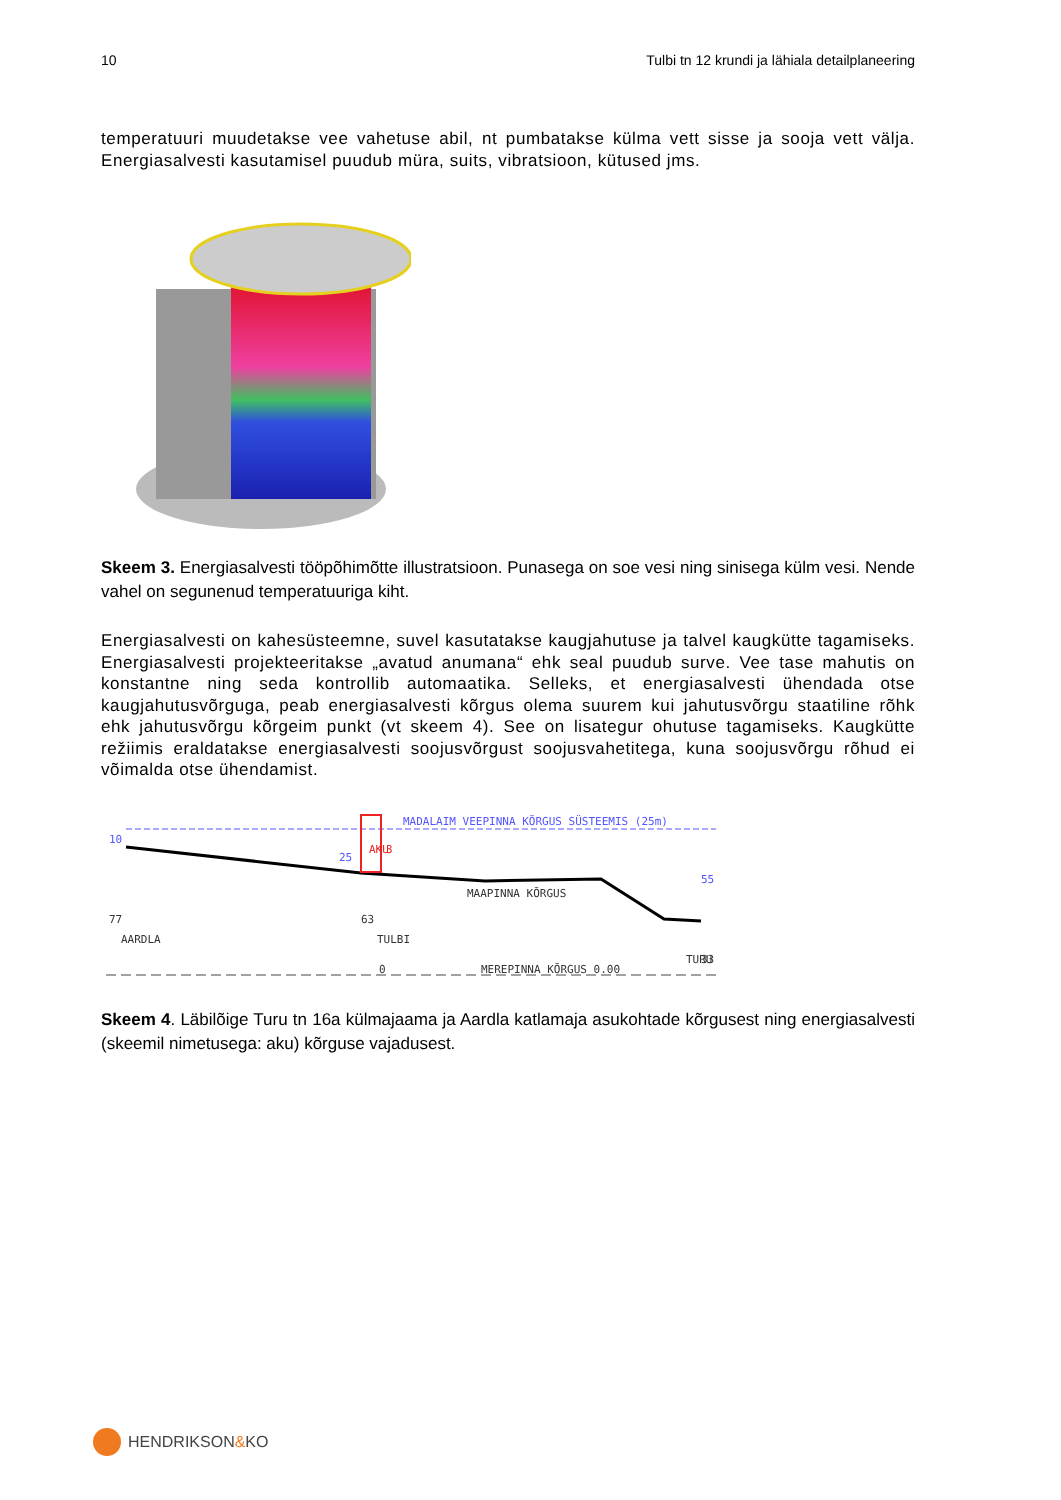10 Tulbi tn 12 krundi ja lähiala detailplaneering
temperatuuri muudetakse vee vahetuse abil, nt pumbatakse külma vett sisse ja sooja vett välja. Energiasalvesti kasutamisel puudub müra, suits, vibratsioon, kütused jms.
Skeem 3. Energiasalvesti tööpõhimõtte illustratsioon. Punasega on soe vesi ning sinisega külm vesi. Nende vahel on segunenud temperatuuriga kiht.
Energiasalvesti on kahesüsteemne, suvel kasutatakse kaugjahutuse ja talvel kaugkütte tagamiseks. Energiasalvesti projekteeritakse „avatud anumana“ ehk seal puudub surve. Vee tase mahutis on konstantne ning seda kontrollib automaatika. Selleks, et energiasalvesti ühendada otse kaugjahutusvõrguga, peab energiasalvesti kõrgus olema suurem kui jahutusvõrgu staatiline rõhk ehk jahutusvõrgu kõrgeim punkt (vt skeem 4). See on lisategur ohutuse tagamiseks. Kaugkütte režiimis eraldatakse energiasalvesti soojusvõrgust soojusvahetitega, kuna soojusvõrgu rõhud ei võimalda otse ühendamist.
MADALAIM VEEPINNA KÕRGUS SÜSTEEMIS (25m)
MAAPINNA KÕRGUS
MEREPINNA KÕRGUS 0.00
10
25
AKU
3
77
AARDLA
63
TULBI
0
55
TURU
33
Skeem 4. Läbilõige Turu tn 16a külmajaama ja Aardla katlamaja asukohtade kõrgusest ning energiasalvesti (skeemil nimetusega: aku) kõrguse vajadusest.
HENDRIKSON&KO